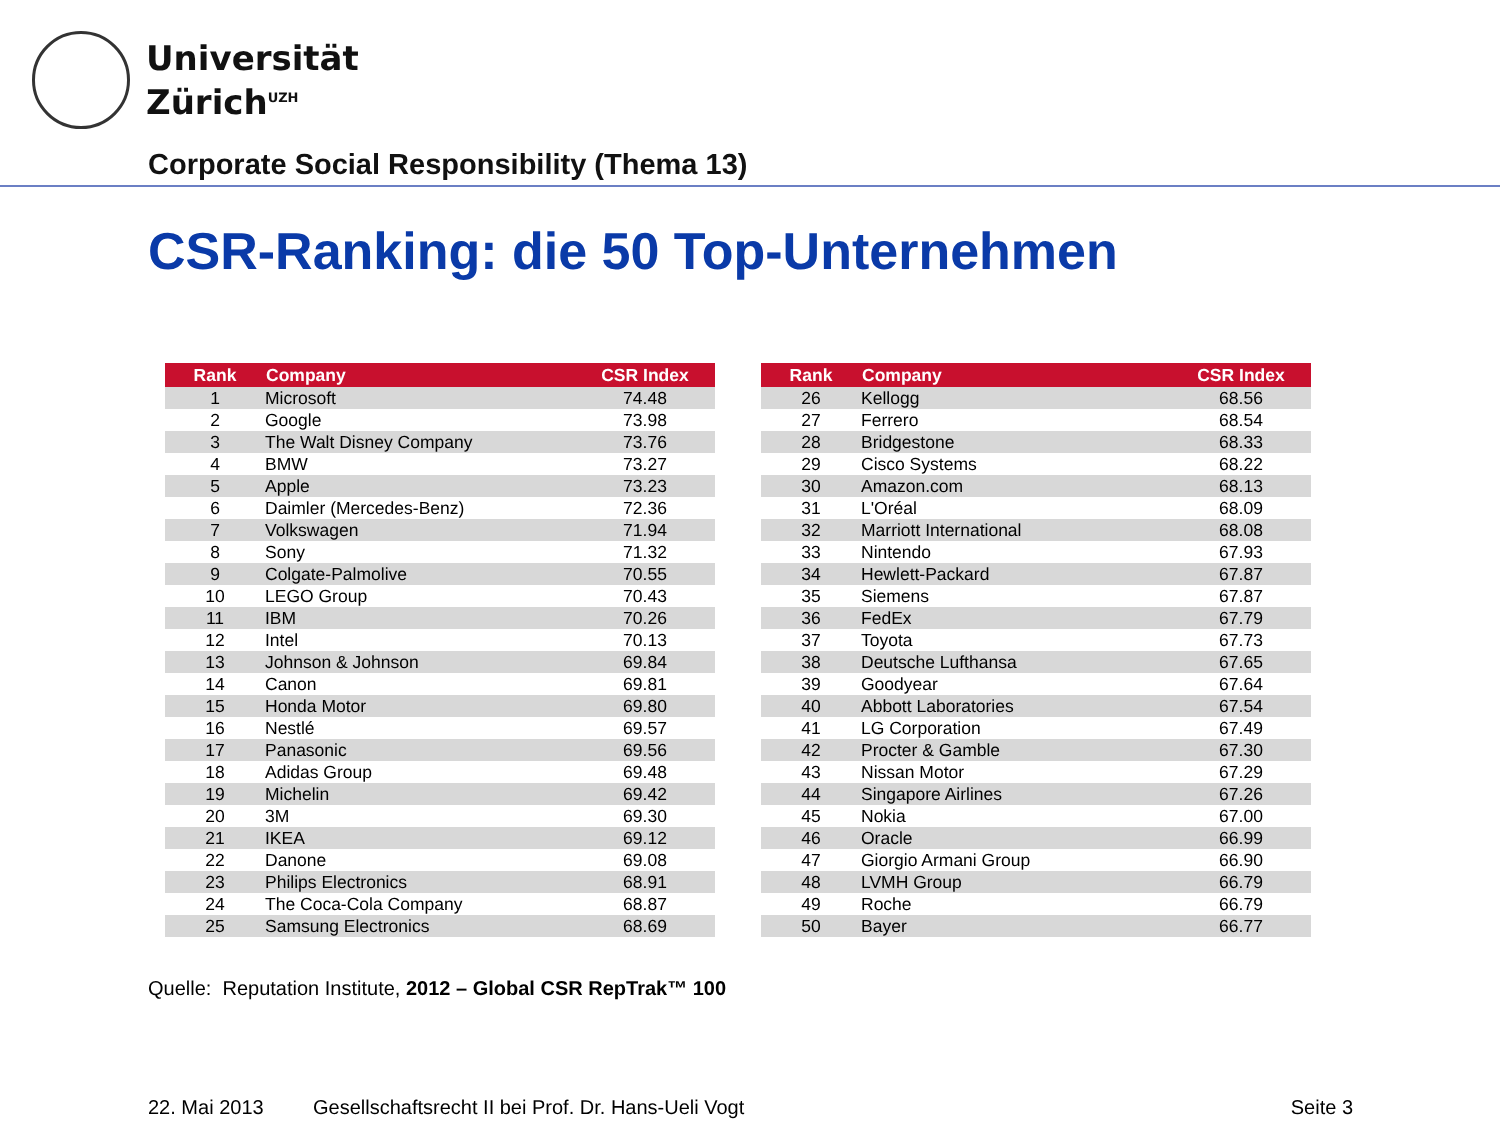Universität
Zürich<sup>UZH</sup>
Corporate Social Responsibility (Thema 13)
CSR-Ranking: die 50 Top-Unternehmen
| Rank | Company | CSR Index |
| --- | --- | --- |
| 1 | Microsoft | 74.48 |
| 2 | Google | 73.98 |
| 3 | The Walt Disney Company | 73.76 |
| 4 | BMW | 73.27 |
| 5 | Apple | 73.23 |
| 6 | Daimler (Mercedes-Benz) | 72.36 |
| 7 | Volkswagen | 71.94 |
| 8 | Sony | 71.32 |
| 9 | Colgate-Palmolive | 70.55 |
| 10 | LEGO Group | 70.43 |
| 11 | IBM | 70.26 |
| 12 | Intel | 70.13 |
| 13 | Johnson & Johnson | 69.84 |
| 14 | Canon | 69.81 |
| 15 | Honda Motor | 69.80 |
| 16 | Nestlé | 69.57 |
| 17 | Panasonic | 69.56 |
| 18 | Adidas Group | 69.48 |
| 19 | Michelin | 69.42 |
| 20 | 3M | 69.30 |
| 21 | IKEA | 69.12 |
| 22 | Danone | 69.08 |
| 23 | Philips Electronics | 68.91 |
| 24 | The Coca-Cola Company | 68.87 |
| 25 | Samsung Electronics | 68.69 |
| Rank | Company | CSR Index |
| --- | --- | --- |
| 26 | Kellogg | 68.56 |
| 27 | Ferrero | 68.54 |
| 28 | Bridgestone | 68.33 |
| 29 | Cisco Systems | 68.22 |
| 30 | Amazon.com | 68.13 |
| 31 | L'Oréal | 68.09 |
| 32 | Marriott International | 68.08 |
| 33 | Nintendo | 67.93 |
| 34 | Hewlett-Packard | 67.87 |
| 35 | Siemens | 67.87 |
| 36 | FedEx | 67.79 |
| 37 | Toyota | 67.73 |
| 38 | Deutsche Lufthansa | 67.65 |
| 39 | Goodyear | 67.64 |
| 40 | Abbott Laboratories | 67.54 |
| 41 | LG Corporation | 67.49 |
| 42 | Procter & Gamble | 67.30 |
| 43 | Nissan Motor | 67.29 |
| 44 | Singapore Airlines | 67.26 |
| 45 | Nokia | 67.00 |
| 46 | Oracle | 66.99 |
| 47 | Giorgio Armani Group | 66.90 |
| 48 | LVMH Group | 66.79 |
| 49 | Roche | 66.79 |
| 50 | Bayer | 66.77 |
Quelle: Reputation Institute, 2012 – Global CSR RepTrak™ 100
22. Mai 2013 Gesellschaftsrecht II bei Prof. Dr. Hans-Ueli Vogt Seite 3